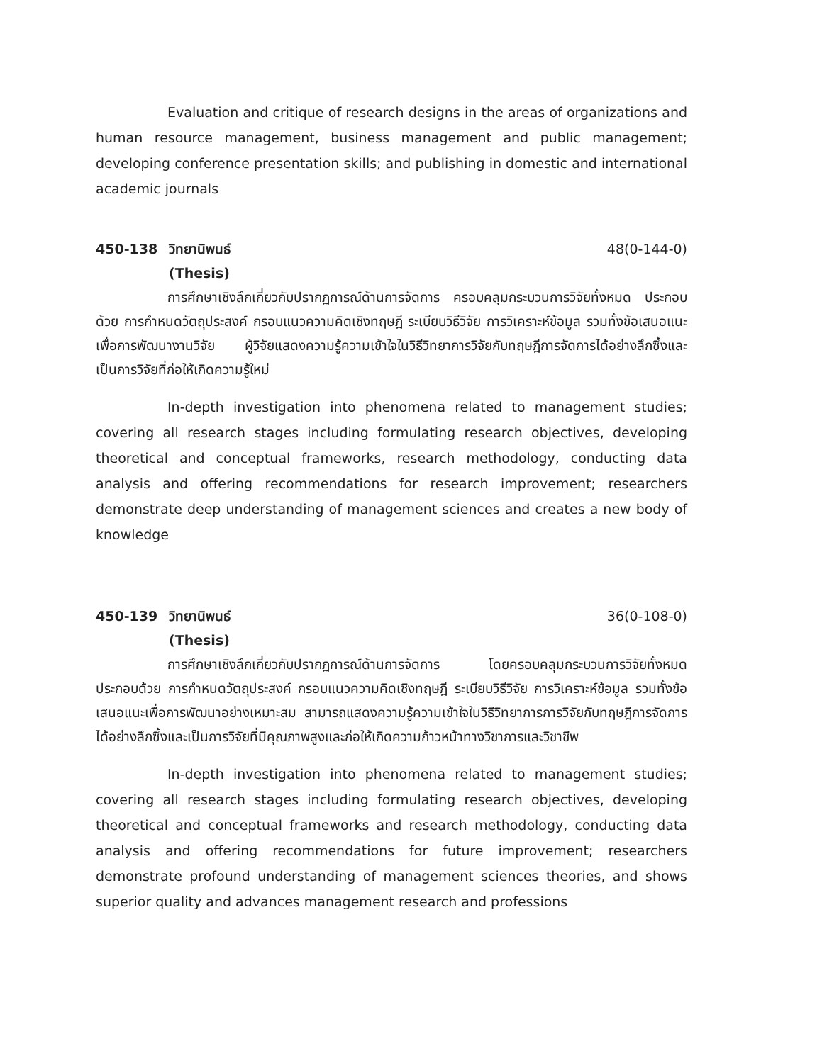Evaluation and critique of research designs in the areas of organizations and human resource management, business management and public management; developing conference presentation skills; and publishing in domestic and international academic journals
450-138 วิทยานิพนธ์ 48(0-144-0)
(Thesis)
การศึกษาเชิงลึกเกี่ยวกับปรากฏการณ์ด้านการจัดการ ครอบคลุมกระบวนการวิจัยทั้งหมด ประกอบด้วย การกำหนดวัตถุประสงค์ กรอบแนวความคิดเชิงทฤษฎี ระเบียบวิธีวิจัย การวิเคราะห์ข้อมูล รวมทั้งข้อเสนอแนะเพื่อการพัฒนางานวิจัย ผู้วิจัยแสดงความรู้ความเข้าใจในวิธีวิทยาการวิจัยกับทฤษฎีการจัดการได้อย่างลึกซึ้งและเป็นการวิจัยที่ก่อให้เกิดความรู้ใหม่
In-depth investigation into phenomena related to management studies; covering all research stages including formulating research objectives, developing theoretical and conceptual frameworks, research methodology, conducting data analysis and offering recommendations for research improvement; researchers demonstrate deep understanding of management sciences and creates a new body of knowledge
450-139 วิทยานิพนธ์ 36(0-108-0)
(Thesis)
การศึกษาเชิงลึกเกี่ยวกับปรากฏการณ์ด้านการจัดการ โดยครอบคลุมกระบวนการวิจัยทั้งหมด ประกอบด้วย การกำหนดวัตถุประสงค์ กรอบแนวความคิดเชิงทฤษฎี ระเบียบวิธีวิจัย การวิเคราะห์ข้อมูล รวมทั้งข้อเสนอแนะเพื่อการพัฒนาอย่างเหมาะสม สามารถแสดงความรู้ความเข้าใจในวิธีวิทยาการการวิจัยกับทฤษฎีการจัดการได้อย่างลึกซึ้งและเป็นการวิจัยที่มีคุณภาพสูงและก่อให้เกิดความก้าวหน้าทางวิชาการและวิชาชีพ
In-depth investigation into phenomena related to management studies; covering all research stages including formulating research objectives, developing theoretical and conceptual frameworks and research methodology, conducting data analysis and offering recommendations for future improvement; researchers demonstrate profound understanding of management sciences theories, and shows superior quality and advances management research and professions